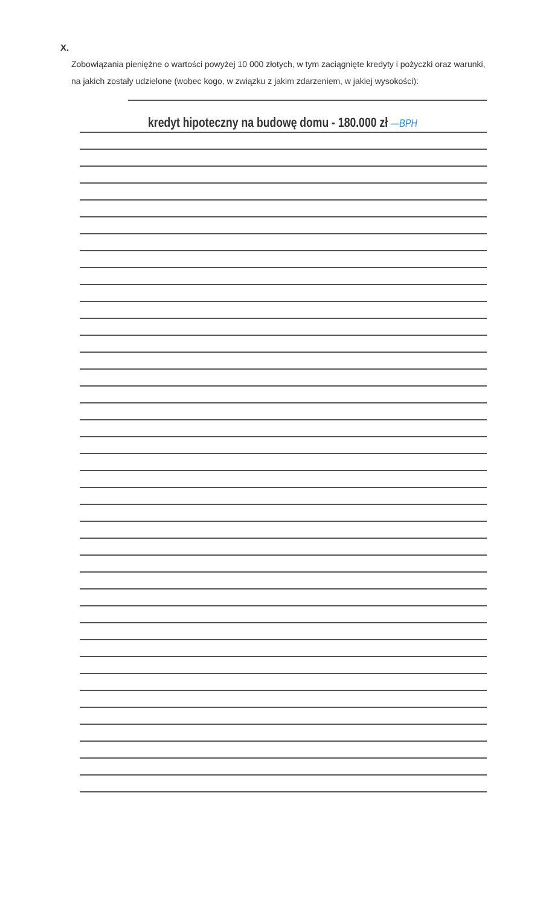X.
Zobowiązania pieniężne o wartości powyżej 10 000 złotych, w tym zaciągnięte kredyty i pożyczki oraz warunki, na jakich zostały udzielone (wobec kogo, w związku z jakim zdarzeniem, w jakiej wysokości):
kredyt hipoteczny na budowę domu - 180.000 zł —BPH